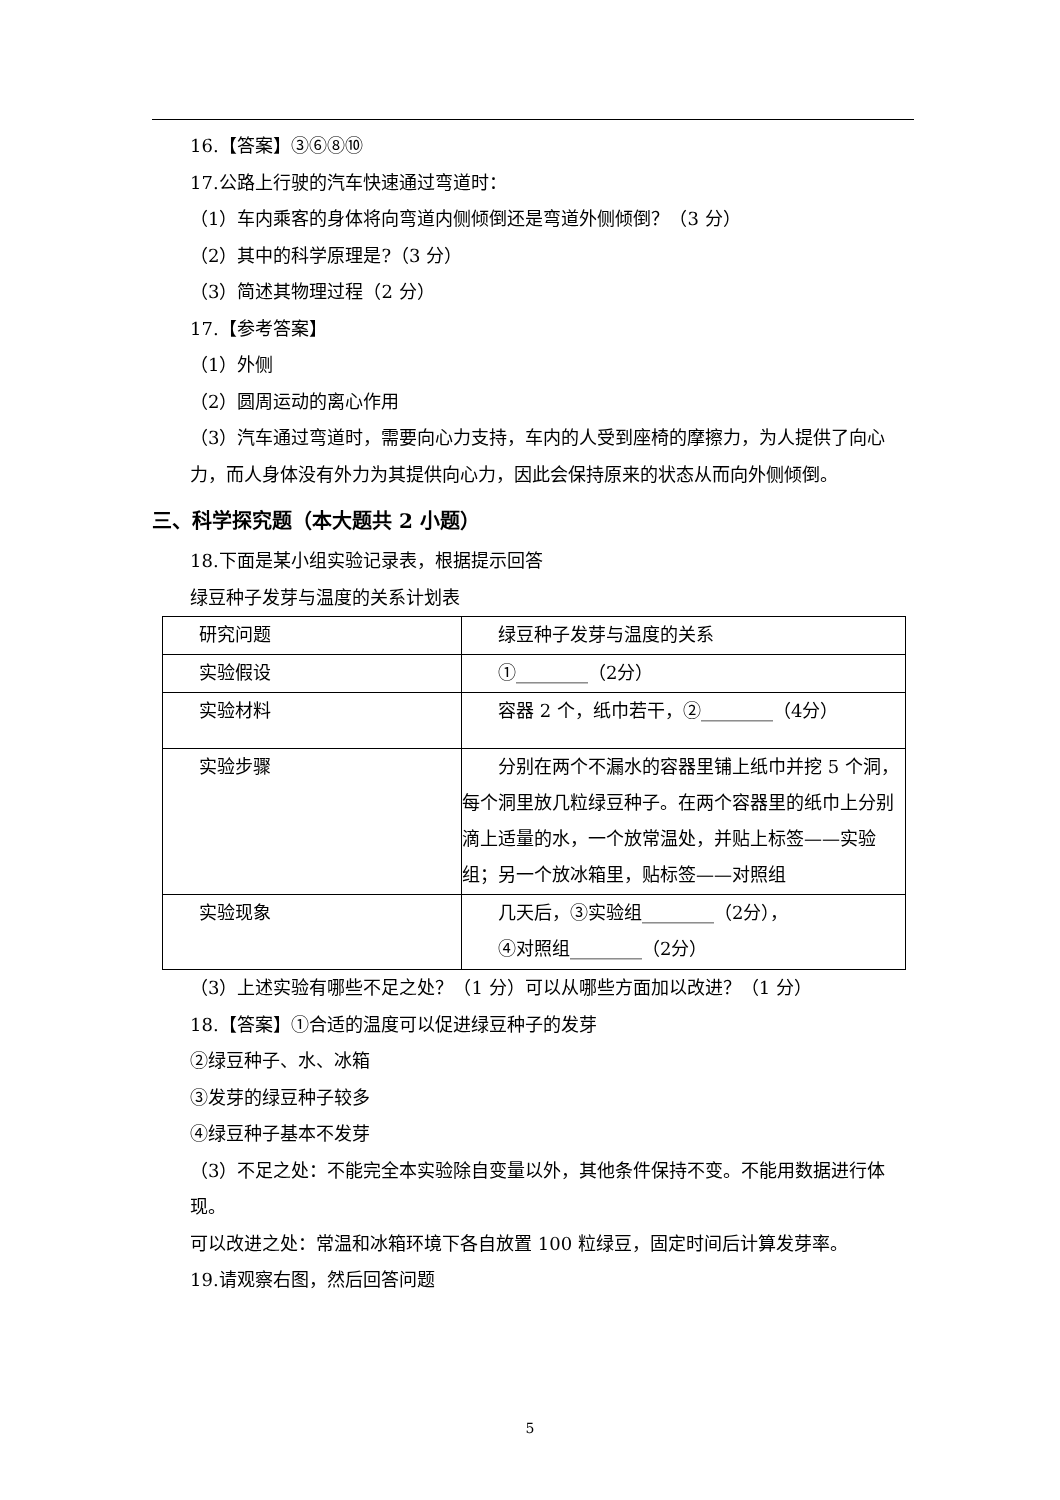16.【答案】③⑥⑧⑩
17.公路上行驶的汽车快速通过弯道时：
（1）车内乘客的身体将向弯道内侧倾倒还是弯道外侧倾倒？（3 分）
（2）其中的科学原理是?（3 分）
（3）简述其物理过程（2 分）
17.【参考答案】
（1）外侧
（2）圆周运动的离心作用
（3）汽车通过弯道时，需要向心力支持，车内的人受到座椅的摩擦力，为人提供了向心力，而人身体没有外力为其提供向心力，因此会保持原来的状态从而向外侧倾倒。
三、科学探究题（本大题共 2 小题）
18.下面是某小组实验记录表，根据提示回答
绿豆种子发芽与温度的关系计划表
| 研究问题 | 绿豆种子发芽与温度的关系 |
| 实验假设 | ①________（2分） |
| 实验材料 | 容器 2 个，纸巾若干，②________（4分） |
| 实验步骤 | 分别在两个不漏水的容器里铺上纸巾并挖 5 个洞，每个洞里放几粒绿豆种子。在两个容器里的纸巾上分别滴上适量的水，一个放常温处，并贴上标签——实验组；另一个放冰箱里，贴标签——对照组 |
| 实验现象 | 几天后，③实验组________（2分）， ④对照组________（2分） |
（3）上述实验有哪些不足之处？（1 分）可以从哪些方面加以改进？（1 分）
18.【答案】①合适的温度可以促进绿豆种子的发芽
②绿豆种子、水、冰箱
③发芽的绿豆种子较多
④绿豆种子基本不发芽
（3）不足之处：不能完全本实验除自变量以外，其他条件保持不变。不能用数据进行体现。
可以改进之处：常温和冰箱环境下各自放置 100 粒绿豆，固定时间后计算发芽率。
19.请观察右图，然后回答问题
5